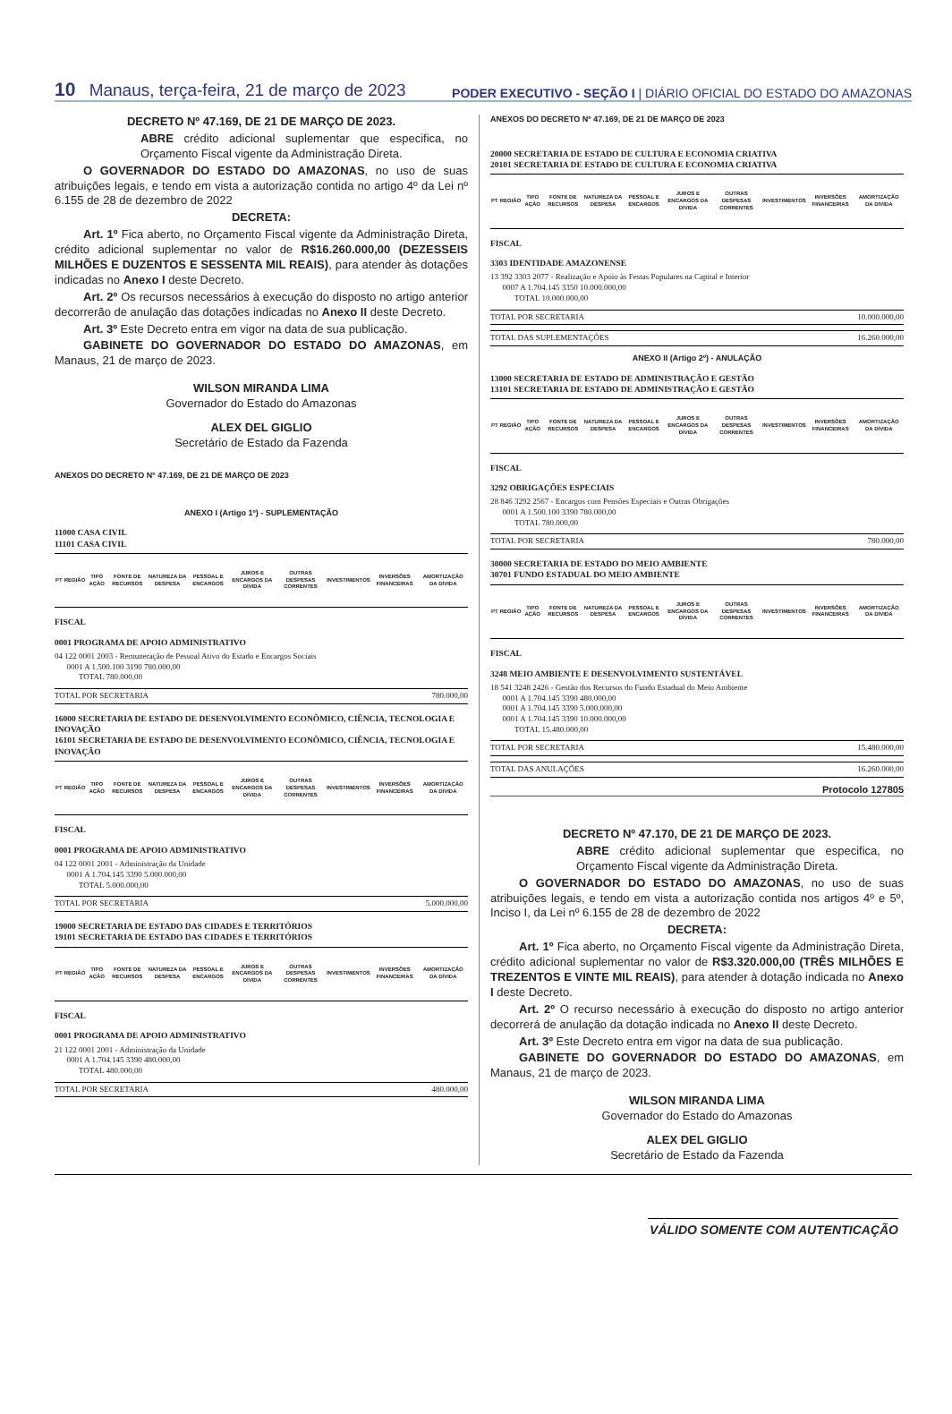10 Manaus, terça-feira, 21 de março de 2023
PODER EXECUTIVO - SEÇÃO I | DIÁRIO OFICIAL DO ESTADO DO AMAZONAS
DECRETO Nº 47.169, DE 21 DE MARÇO DE 2023.
ABRE crédito adicional suplementar que especifica, no Orçamento Fiscal vigente da Administração Direta.
O GOVERNADOR DO ESTADO DO AMAZONAS, no uso de suas atribuições legais, e tendo em vista a autorização contida no artigo 4º da Lei nº 6.155 de 28 de dezembro de 2022
DECRETA:
Art. 1º Fica aberto, no Orçamento Fiscal vigente da Administração Direta, crédito adicional suplementar no valor de R$16.260.000,00 (DEZESSEIS MILHÕES E DUZENTOS E SESSENTA MIL REAIS), para atender às dotações indicadas no Anexo I deste Decreto.
Art. 2º Os recursos necessários à execução do disposto no artigo anterior decorrerão de anulação das dotações indicadas no Anexo II deste Decreto.
Art. 3º Este Decreto entra em vigor na data de sua publicação.
GABINETE DO GOVERNADOR DO ESTADO DO AMAZONAS, em Manaus, 21 de março de 2023.
WILSON MIRANDA LIMA
Governador do Estado do Amazonas
ALEX DEL GIGLIO
Secretário de Estado da Fazenda
ANEXOS DO DECRETO Nº 47.169, DE 21 DE MARÇO DE 2023
ANEXO I (Artigo 1º) - SUPLEMENTAÇÃO
11000 CASA CIVIL
11101 CASA CIVIL
| PT | REGIÃO | TIPO AÇÃO | FONTE DE RECURSOS | NATUREZA DA DESPESA | PESSOAL E ENCARGOS | JUROS E ENCARGOS DA DÍVIDA | OUTRAS DESPESAS CORRENTES | INVESTIMENTOS | INVERSÕES FINANCEIRAS | AMORTIZAÇÃO DA DÍVIDA |
| --- | --- | --- | --- | --- | --- | --- | --- | --- | --- | --- |
FISCAL
0001 PROGRAMA DE APOIO ADMINISTRATIVO
04 122 0001 2003 - Remuneração de Pessoal Ativo do Estado e Encargos Sociais
0001 A 1.500.100 3190 780.000,00
TOTAL 780.000,00
TOTAL POR SECRETARIA 780.000,00
16000 SECRETARIA DE ESTADO DE DESENVOLVIMENTO ECONÔMICO, CIÊNCIA, TECNOLOGIA E INOVAÇÃO
16101 SECRETARIA DE ESTADO DE DESENVOLVIMENTO ECONÔMICO, CIÊNCIA, TECNOLOGIA E INOVAÇÃO
| PT | REGIÃO | TIPO AÇÃO | FONTE DE RECURSOS | NATUREZA DA DESPESA | PESSOAL E ENCARGOS | JUROS E ENCARGOS DA DÍVIDA | OUTRAS DESPESAS CORRENTES | INVESTIMENTOS | INVERSÕES FINANCEIRAS | AMORTIZAÇÃO DA DÍVIDA |
| --- | --- | --- | --- | --- | --- | --- | --- | --- | --- | --- |
FISCAL
0001 PROGRAMA DE APOIO ADMINISTRATIVO
04 122 0001 2001 - Administração da Unidade
0001 A 1.704.145 3390 5.000.000,00
TOTAL 5.000.000,00
TOTAL POR SECRETARIA 5.000.000,00
19000 SECRETARIA DE ESTADO DAS CIDADES E TERRITÓRIOS
19101 SECRETARIA DE ESTADO DAS CIDADES E TERRITÓRIOS
| PT | REGIÃO | TIPO AÇÃO | FONTE DE RECURSOS | NATUREZA DA DESPESA | PESSOAL E ENCARGOS | JUROS E ENCARGOS DA DÍVIDA | OUTRAS DESPESAS CORRENTES | INVESTIMENTOS | INVERSÕES FINANCEIRAS | AMORTIZAÇÃO DA DÍVIDA |
| --- | --- | --- | --- | --- | --- | --- | --- | --- | --- | --- |
FISCAL
0001 PROGRAMA DE APOIO ADMINISTRATIVO
21 122 0001 2001 - Administração da Unidade
0001 A 1.704.145 3390 480.000,00
TOTAL 480.000,00
TOTAL POR SECRETARIA 480.000,00
ANEXOS DO DECRETO Nº 47.169, DE 21 DE MARÇO DE 2023
20000 SECRETARIA DE ESTADO DE CULTURA E ECONOMIA CRIATIVA
20101 SECRETARIA DE ESTADO DE CULTURA E ECONOMIA CRIATIVA
| PT | REGIÃO | TIPO AÇÃO | FONTE DE RECURSOS | NATUREZA DA DESPESA | PESSOAL E ENCARGOS | JUROS E ENCARGOS DA DÍVIDA | OUTRAS DESPESAS CORRENTES | INVESTIMENTOS | INVERSÕES FINANCEIRAS | AMORTIZAÇÃO DA DÍVIDA |
| --- | --- | --- | --- | --- | --- | --- | --- | --- | --- | --- |
FISCAL
3303 IDENTIDADE AMAZONENSE
13 392 3303 2077 - Realização e Apoio às Festas Populares na Capital e Interior
0007 A 1.704.145 3350 10.000.000,00
TOTAL 10.000.000,00
TOTAL POR SECRETARIA 10.000.000,00
TOTAL DAS SUPLEMENTAÇÕES 16.260.000,00
ANEXO II (Artigo 2º) - ANULAÇÃO
13000 SECRETARIA DE ESTADO DE ADMINISTRAÇÃO E GESTÃO
13101 SECRETARIA DE ESTADO DE ADMINISTRAÇÃO E GESTÃO
| PT | REGIÃO | TIPO AÇÃO | FONTE DE RECURSOS | NATUREZA DA DESPESA | PESSOAL E ENCARGOS | JUROS E ENCARGOS DA DÍVIDA | OUTRAS DESPESAS CORRENTES | INVESTIMENTOS | INVERSÕES FINANCEIRAS | AMORTIZAÇÃO DA DÍVIDA |
| --- | --- | --- | --- | --- | --- | --- | --- | --- | --- | --- |
FISCAL
3292 OBRIGAÇÕES ESPECIAIS
28 846 3292 2567 - Encargos com Pensões Especiais e Outras Obrigações
0001 A 1.500.100 3390 780.000,00
TOTAL 780.000,00
TOTAL POR SECRETARIA 780.000,00
30000 SECRETARIA DE ESTADO DO MEIO AMBIENTE
30701 FUNDO ESTADUAL DO MEIO AMBIENTE
| PT | REGIÃO | TIPO AÇÃO | FONTE DE RECURSOS | NATUREZA DA DESPESA | PESSOAL E ENCARGOS | JUROS E ENCARGOS DA DÍVIDA | OUTRAS DESPESAS CORRENTES | INVESTIMENTOS | INVERSÕES FINANCEIRAS | AMORTIZAÇÃO DA DÍVIDA |
| --- | --- | --- | --- | --- | --- | --- | --- | --- | --- | --- |
FISCAL
3248 MEIO AMBIENTE E DESENVOLVIMENTO SUSTENTÁVEL
18 541 3248 2426 - Gestão dos Recursos do Fundo Estadual do Meio Ambiente
0001 A 1.704.145 3390 480.000,00
0001 A 1.704.145 3390 5.000.000,00
0001 A 1.704.145 3390 10.000.000,00
TOTAL 15.480.000,00
TOTAL POR SECRETARIA 15.480.000,00
TOTAL DAS ANULAÇÕES 16.260.000,00
Protocolo 127805
DECRETO Nº 47.170, DE 21 DE MARÇO DE 2023.
ABRE crédito adicional suplementar que especifica, no Orçamento Fiscal vigente da Administração Direta.
O GOVERNADOR DO ESTADO DO AMAZONAS, no uso de suas atribuições legais, e tendo em vista a autorização contida nos artigos 4º e 5º, Inciso I, da Lei nº 6.155 de 28 de dezembro de 2022
DECRETA:
Art. 1º Fica aberto, no Orçamento Fiscal vigente da Administração Direta, crédito adicional suplementar no valor de R$3.320.000,00 (TRÊS MILHÕES E TREZENTOS E VINTE MIL REAIS), para atender à dotação indicada no Anexo I deste Decreto.
Art. 2º O recurso necessário à execução do disposto no artigo anterior decorrerá de anulação da dotação indicada no Anexo II deste Decreto.
Art. 3º Este Decreto entra em vigor na data de sua publicação.
GABINETE DO GOVERNADOR DO ESTADO DO AMAZONAS, em Manaus, 21 de março de 2023.
WILSON MIRANDA LIMA
Governador do Estado do Amazonas
ALEX DEL GIGLIO
Secretário de Estado da Fazenda
VÁLIDO SOMENTE COM AUTENTICAÇÃO